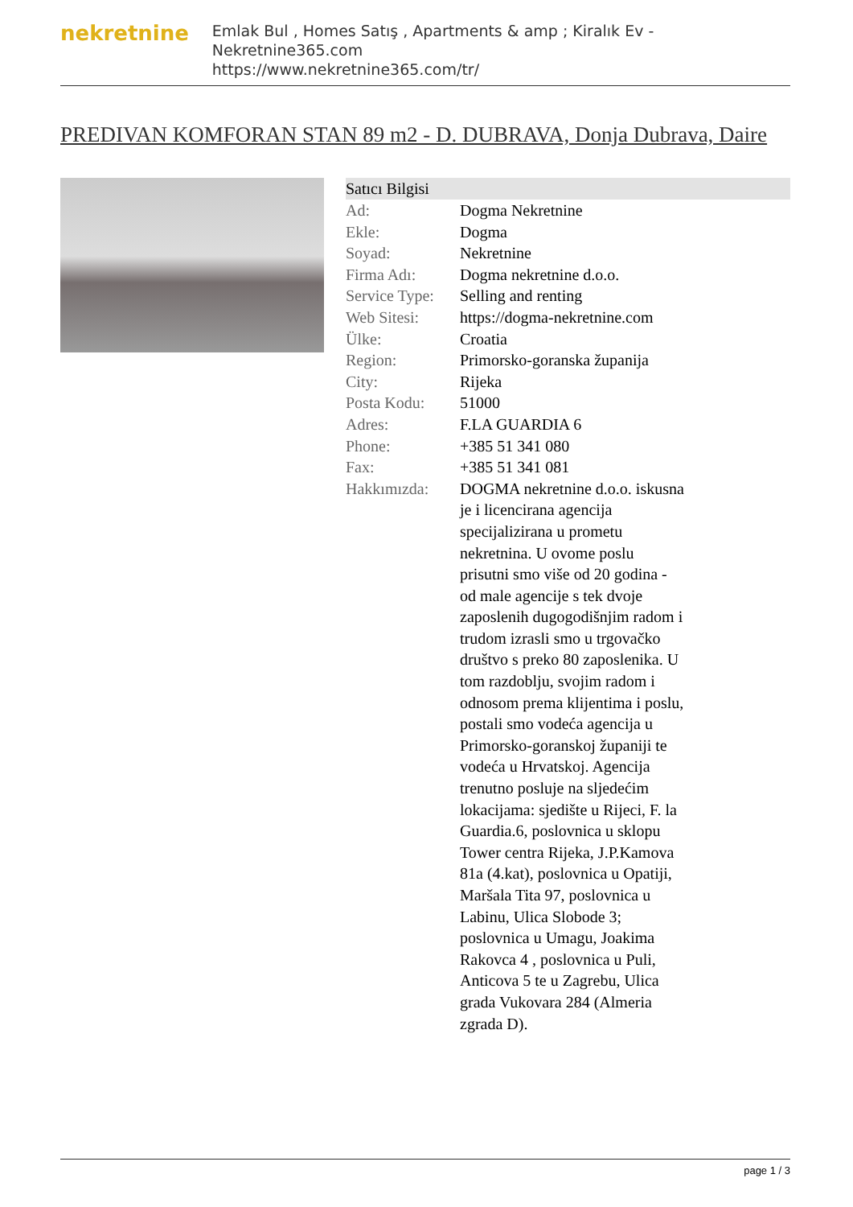nekretnine
Emlak Bul , Homes Satış , Apartments & amp ; Kiralık Ev - Nekretnine365.com
https://www.nekretnine365.com/tr/
PREDIVAN KOMFORAN STAN 89 m2 - D. DUBRAVA, Donja Dubrava, Daire
| Satıcı Bilgisi | | |
| --- | --- | --- |
| Ad: | Dogma Nekretnine | |
| Ekle: | Dogma | |
| Soyad: | Nekretnine | |
| Firma Adı: | Dogma nekretnine d.o.o. | |
| Service Type: | Selling and renting | |
| Web Sitesi: | https://dogma-nekretnine.com | |
| Ülke: | Croatia | |
| Region: | Primorsko-goranska županija | |
| City: | Rijeka | |
| Posta Kodu: | 51000 | |
| Adres: | F.LA GUARDIA 6 | |
| Phone: | +385 51 341 080 | |
| Fax: | +385 51 341 081 | |
| Hakkımızda: | DOGMA nekretnine d.o.o. iskusna je i licencirana agencija specijalizirana u prometu nekretnina. U ovome poslu prisutni smo više od 20 godina - od male agencije s tek dvoje zaposlenih dugogodišnjim radom i trudom izrasli smo u trgovačko društvo s preko 80 zaposlenika. U tom razdoblju, svojim radom i odnosom prema klijentima i poslu, postali smo vodeća agencija u Primorsko-goranskoj županiji te vodeća u Hrvatskoj. Agencija trenutno posluje na sljedećim lokacijama: sjedište u Rijeci, F. la Guardia.6, poslovnica u sklopu Tower centra Rijeka, J.P.Kamova 81a (4.kat), poslovnica u Opatiji, Maršala Tita 97, poslovnica u Labinu, Ulica Slobode 3; poslovnica u Umagu, Joakima Rakovca 4 , poslovnica u Puli, Anticova 5 te u Zagrebu, Ulica grada Vukovara 284 (Almeria zgrada D). | |
page 1 / 3